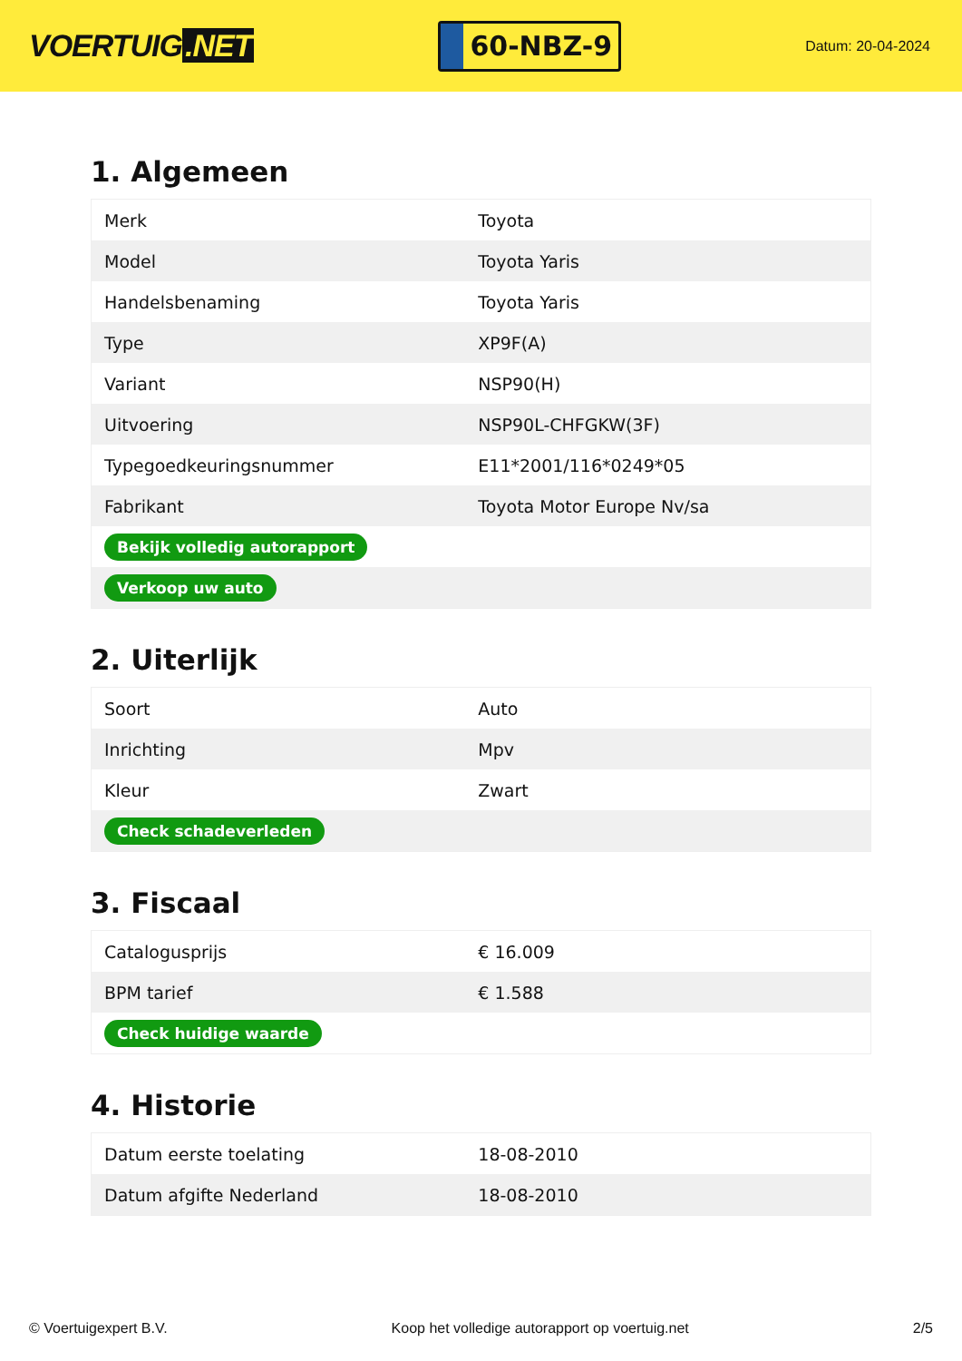VOERTUIG.NET
60-NBZ-9
Datum: 20-04-2024
1. Algemeen
| Merk | Toyota |
| Model | Toyota Yaris |
| Handelsbenaming | Toyota Yaris |
| Type | XP9F(A) |
| Variant | NSP90(H) |
| Uitvoering | NSP90L-CHFGKW(3F) |
| Typegoedkeuringsnummer | E11*2001/116*0249*05 |
| Fabrikant | Toyota Motor Europe Nv/sa |
| Bekijk volledig autorapport | |
| Verkoop uw auto | |
2. Uiterlijk
| Soort | Auto |
| Inrichting | Mpv |
| Kleur | Zwart |
| Check schadeverleden | |
3. Fiscaal
| Catalogusprijs | € 16.009 |
| BPM tarief | € 1.588 |
| Check huidige waarde | |
4. Historie
| Datum eerste toelating | 18-08-2010 |
| Datum afgifte Nederland | 18-08-2010 |
© Voertuigexpert B.V. Koop het volledige autorapport op voertuig.net 2/5